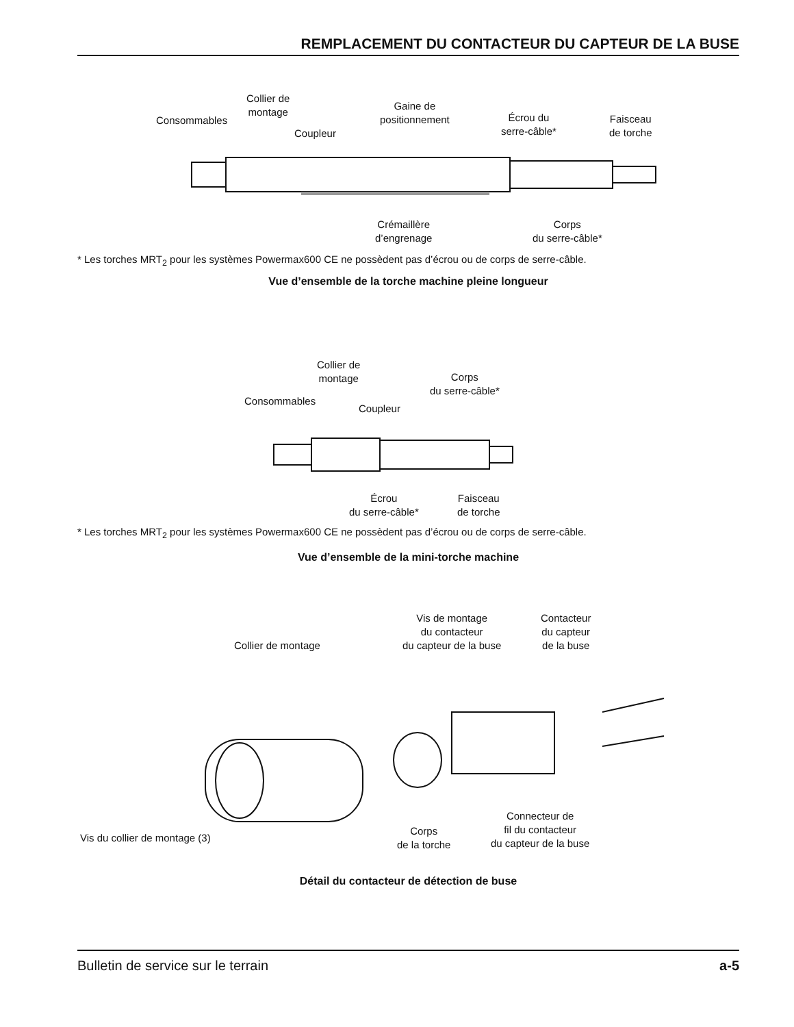REMPLACEMENT DU CONTACTEUR DU CAPTEUR DE LA BUSE
Consommables
Collier de
montage
Coupleur
Gaine de
positionnement
Écrou du
serre-câble*
Faisceau
de torche
Crémaillère
d’engrenage
Corps
du serre-câble*
* Les torches MRT<sub>2</sub> pour les systèmes Powermax600 CE ne possèdent pas d’écrou ou de corps de serre-câble.
Vue d’ensemble de la torche machine pleine longueur
Collier de
montage
Corps
du serre-câble*
Consommables
Coupleur
Écrou
du serre-câble*
Faisceau
de torche
* Les torches MRT<sub>2</sub> pour les systèmes Powermax600 CE ne possèdent pas d’écrou ou de corps de serre-câble.
Vue d’ensemble de la mini-torche machine
Vis de montage
du contacteur
du capteur de la buse
Contacteur
du capteur
de la buse
Collier de montage
Vis du collier de montage (3)
Corps
de la torche
Connecteur de
fil du contacteur
du capteur de la buse
Détail du contacteur de détection de buse
Bulletin de service sur le terrain a-5